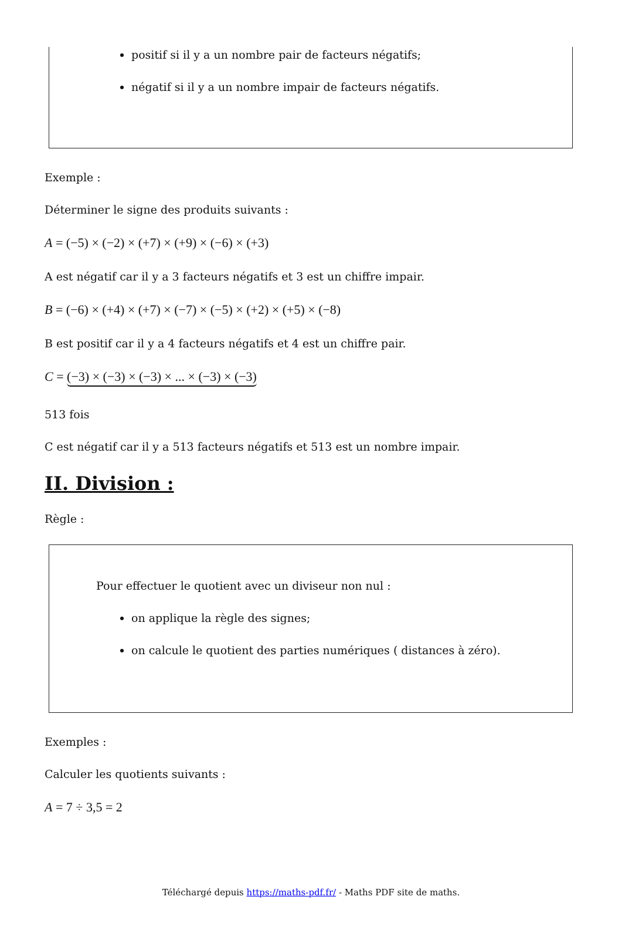positif si il y a un nombre pair de facteurs négatifs;
négatif si il y a un nombre impair de facteurs négatifs.
Exemple :
Déterminer le signe des produits suivants :
A = (−5) × (−2) × (+7) × (+9) × (−6) × (+3)
A est négatif car il y a 3 facteurs négatifs et 3 est un chiffre impair.
B = (−6) × (+4) × (+7) × (−7) × (−5) × (+2) × (+5) × (−8)
B est positif car il y a 4 facteurs négatifs et 4 est un chiffre pair.
C = (−3) × (−3) × (−3) × ... × (−3) × (−3)
513 fois
C est négatif car il y a 513 facteurs négatifs et 513 est un nombre impair.
II. Division :
Règle :
Pour effectuer le quotient avec un diviseur non nul :
on applique la règle des signes;
on calcule le quotient des parties numériques ( distances à zéro).
Exemples :
Calculer les quotients suivants :
A = 7 ÷ 3,5 = 2
Téléchargé depuis https://maths-pdf.fr/ - Maths PDF site de maths.